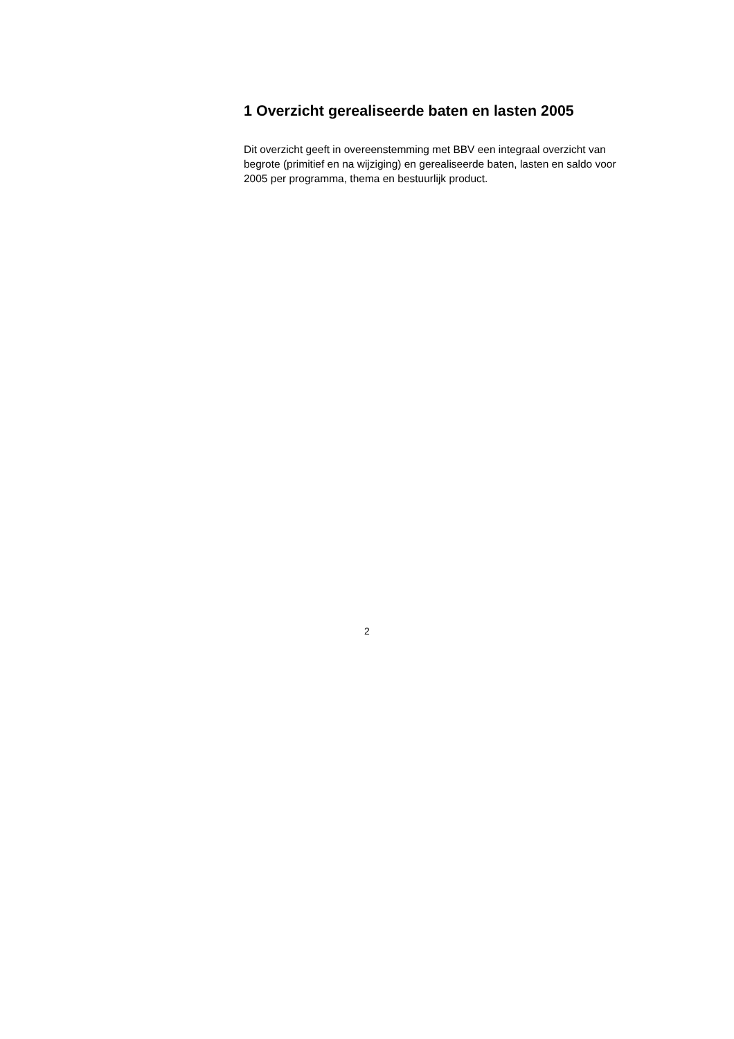1 Overzicht gerealiseerde baten en lasten 2005
Dit overzicht geeft in overeenstemming met BBV een integraal overzicht van begrote (primitief en na wijziging) en gerealiseerde baten, lasten en saldo voor 2005 per programma, thema en bestuurlijk product.
2